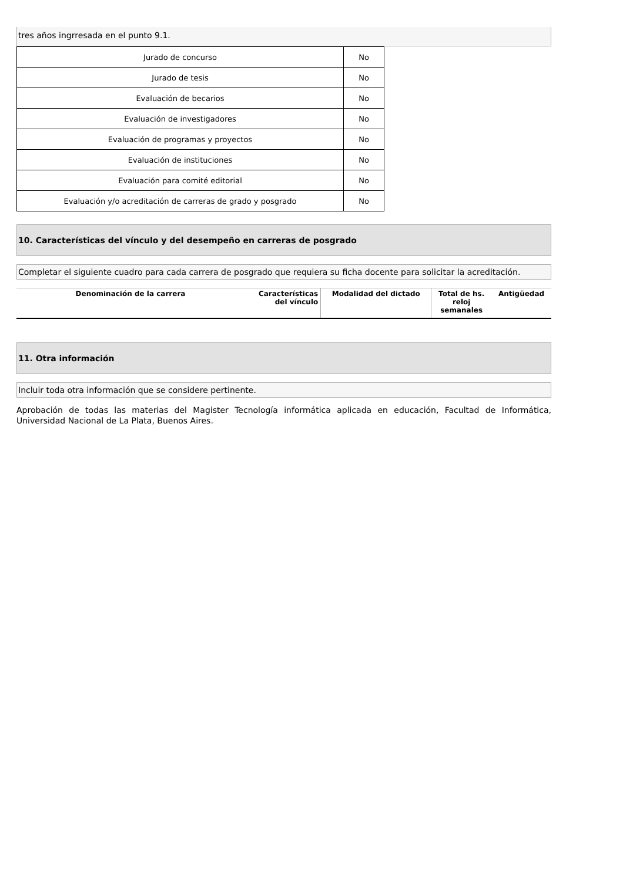tres años ingrresada en el punto 9.1.
| Jurado de concurso | No |
| Jurado de tesis | No |
| Evaluación de becarios | No |
| Evaluación de investigadores | No |
| Evaluación de programas y proyectos | No |
| Evaluación de instituciones | No |
| Evaluación para comité editorial | No |
| Evaluación y/o acreditación de carreras de grado y posgrado | No |
10. Características del vínculo y del desempeño en carreras de posgrado
Completar el siguiente cuadro para cada carrera de posgrado que requiera su ficha docente para solicitar la acreditación.
| Denominación de la carrera | Características del vínculo | Modalidad del dictado | Total de hs. reloj semanales | Antigüedad |
| --- | --- | --- | --- | --- |
11. Otra información
Incluir toda otra información que se considere pertinente.
Aprobación de todas las materias del Magister Tecnología informática aplicada en educación, Facultad de Informática, Universidad Nacional de La Plata, Buenos Aires.